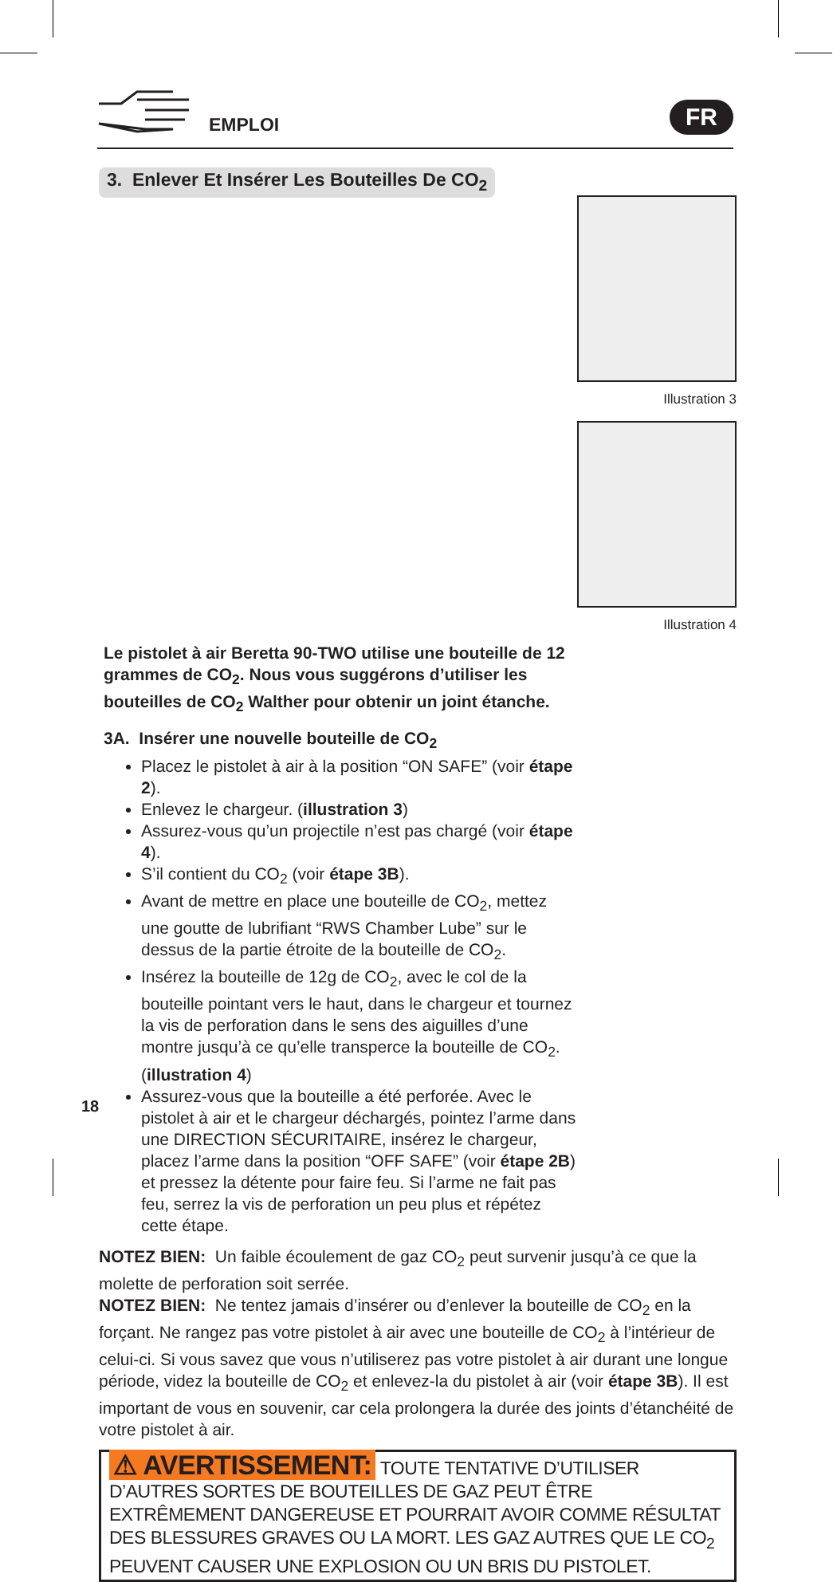EMPLOI FR
3. Enlever Et Insérer Les Bouteilles De CO<sub>2</sub>
Illustration 3
Illustration 4
Le pistolet à air Beretta 90-TWO utilise une bouteille de 12 grammes de CO<sub>2</sub>. Nous vous suggérons d’utiliser les bouteilles de CO<sub>2</sub> Walther pour obtenir un joint étanche.
3A. Insérer une nouvelle bouteille de CO<sub>2</sub>
Placez le pistolet à air à la position “ON SAFE” (voir étape 2).
Enlevez le chargeur. (illustration 3)
Assurez-vous qu’un projectile n’est pas chargé (voir étape 4).
S’il contient du CO<sub>2</sub> (voir étape 3B).
Avant de mettre en place une bouteille de CO<sub>2</sub>, mettez une goutte de lubrifiant “RWS Chamber Lube” sur le dessus de la partie étroite de la bouteille de CO<sub>2</sub>.
Insérez la bouteille de 12g de CO<sub>2</sub>, avec le col de la bouteille pointant vers le haut, dans le chargeur et tournez la vis de perforation dans le sens des aiguilles d’une montre jusqu’à ce qu’elle transperce la bouteille de CO<sub>2</sub>. (illustration 4)
Assurez-vous que la bouteille a été perforée. Avec le pistolet à air et le chargeur déchargés, pointez l’arme dans une DIRECTION SÉCURITAIRE, insérez le chargeur, placez l’arme dans la position “OFF SAFE” (voir étape 2B) et pressez la détente pour faire feu. Si l’arme ne fait pas feu, serrez la vis de perforation un peu plus et répétez cette étape.
NOTEZ BIEN: Un faible écoulement de gaz CO<sub>2</sub> peut survenir jusqu’à ce que la molette de perforation soit serrée.
NOTEZ BIEN: Ne tentez jamais d’insérer ou d’enlever la bouteille de CO<sub>2</sub> en la forçant. Ne rangez pas votre pistolet à air avec une bouteille de CO<sub>2</sub> à l’intérieur de celui-ci. Si vous savez que vous n’utiliserez pas votre pistolet à air durant une longue période, videz la bouteille de CO<sub>2</sub> et enlevez-la du pistolet à air (voir étape 3B). Il est important de vous en souvenir, car cela prolongera la durée des joints d’étanchéité de votre pistolet à air.
⚠ AVERTISSEMENT: TOUTE TENTATIVE D’UTILISER D’AUTRES SORTES DE BOUTEILLES DE GAZ PEUT ÊTRE EXTRÊMEMENT DANGEREUSE ET POURRAIT AVOIR COMME RÉSULTAT DES BLESSURES GRAVES OU LA MORT. LES GAZ AUTRES QUE LE CO<sub>2</sub> PEUVENT CAUSER UNE EXPLOSION OU UN BRIS DU PISTOLET.
18